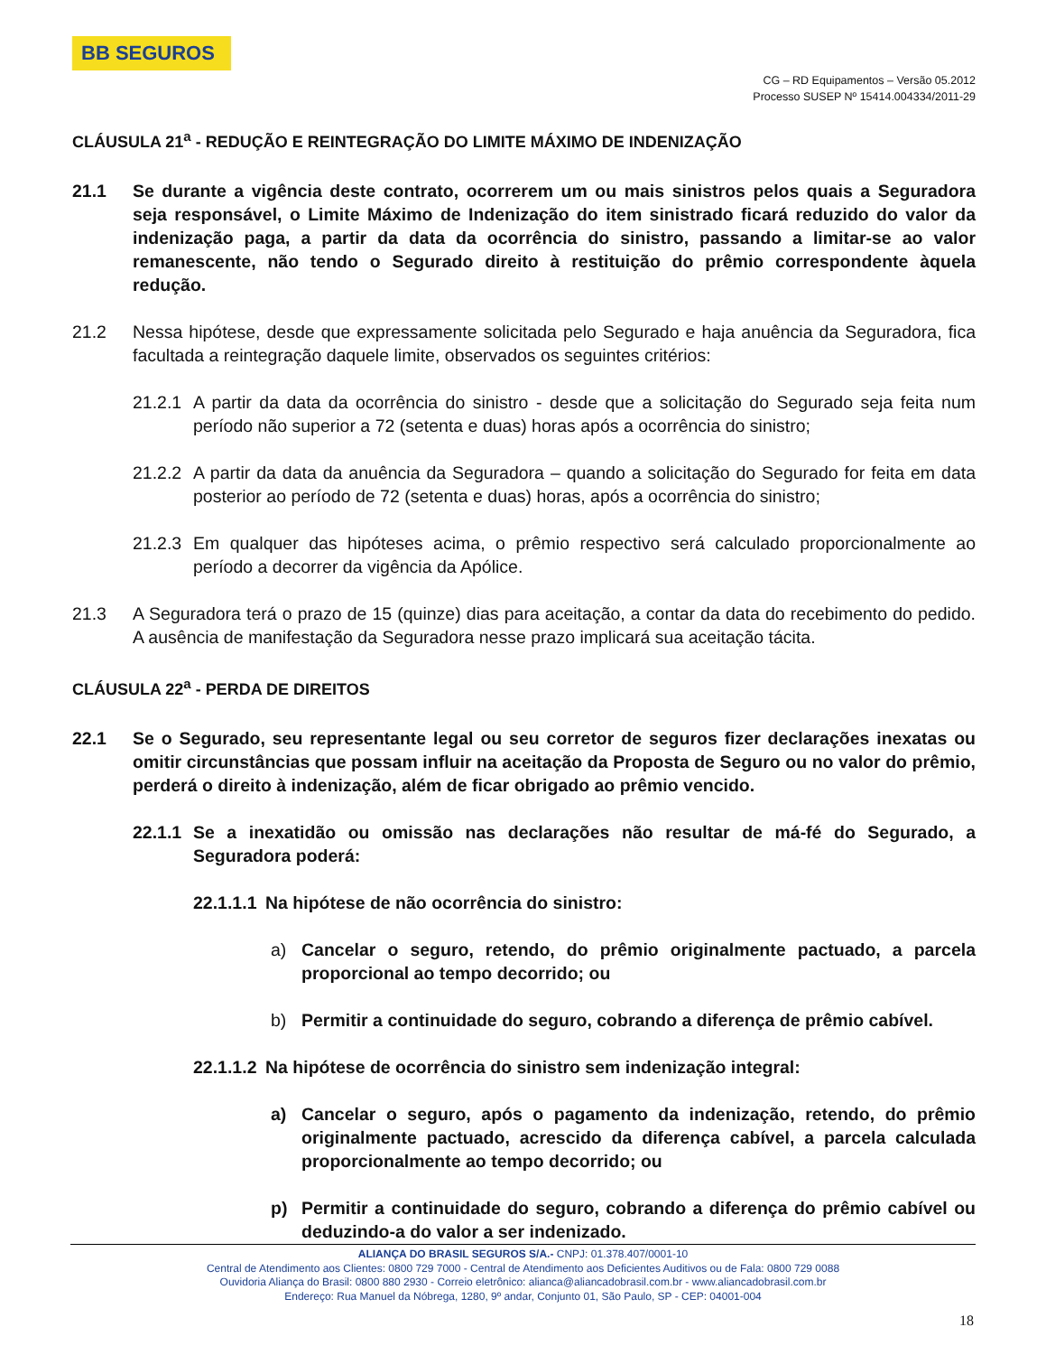BB SEGUROS
CG – RD Equipamentos – Versão 05.2012
Processo SUSEP Nº 15414.004334/2011-29
CLÁUSULA 21<sup>a</sup> - REDUÇÃO E REINTEGRAÇÃO DO LIMITE MÁXIMO DE INDENIZAÇÃO
21.1 Se durante a vigência deste contrato, ocorrerem um ou mais sinistros pelos quais a Seguradora seja responsável, o Limite Máximo de Indenização do item sinistrado ficará reduzido do valor da indenização paga, a partir da data da ocorrência do sinistro, passando a limitar-se ao valor remanescente, não tendo o Segurado direito à restituição do prêmio correspondente àquela redução.
21.2 Nessa hipótese, desde que expressamente solicitada pelo Segurado e haja anuência da Seguradora, fica facultada a reintegração daquele limite, observados os seguintes critérios:
21.2.1 A partir da data da ocorrência do sinistro - desde que a solicitação do Segurado seja feita num período não superior a 72 (setenta e duas) horas após a ocorrência do sinistro;
21.2.2 A partir da data da anuência da Seguradora – quando a solicitação do Segurado for feita em data posterior ao período de 72 (setenta e duas) horas, após a ocorrência do sinistro;
21.2.3 Em qualquer das hipóteses acima, o prêmio respectivo será calculado proporcionalmente ao período a decorrer da vigência da Apólice.
21.3 A Seguradora terá o prazo de 15 (quinze) dias para aceitação, a contar da data do recebimento do pedido. A ausência de manifestação da Seguradora nesse prazo implicará sua aceitação tácita.
CLÁUSULA 22<sup>a</sup> - PERDA DE DIREITOS
22.1 Se o Segurado, seu representante legal ou seu corretor de seguros fizer declarações inexatas ou omitir circunstâncias que possam influir na aceitação da Proposta de Seguro ou no valor do prêmio, perderá o direito à indenização, além de ficar obrigado ao prêmio vencido.
22.1.1 Se a inexatidão ou omissão nas declarações não resultar de má-fé do Segurado, a Seguradora poderá:
22.1.1.1 Na hipótese de não ocorrência do sinistro:
a) Cancelar o seguro, retendo, do prêmio originalmente pactuado, a parcela proporcional ao tempo decorrido; ou
b) Permitir a continuidade do seguro, cobrando a diferença de prêmio cabível.
22.1.1.2 Na hipótese de ocorrência do sinistro sem indenização integral:
a) Cancelar o seguro, após o pagamento da indenização, retendo, do prêmio originalmente pactuado, acrescido da diferença cabível, a parcela calculada proporcionalmente ao tempo decorrido; ou
p) Permitir a continuidade do seguro, cobrando a diferença do prêmio cabível ou deduzindo-a do valor a ser indenizado.
ALIANÇA DO BRASIL SEGUROS S/A.- CNPJ: 01.378.407/0001-10
Central de Atendimento aos Clientes: 0800 729 7000 - Central de Atendimento aos Deficientes Auditivos ou de Fala: 0800 729 0088
Ouvidoria Aliança do Brasil: 0800 880 2930 - Correio eletrônico: alianca@aliancadobrasil.com.br - www.aliancadobrasil.com.br
Endereço: Rua Manuel da Nóbrega, 1280, 9º andar, Conjunto 01, São Paulo, SP - CEP: 04001-004
18